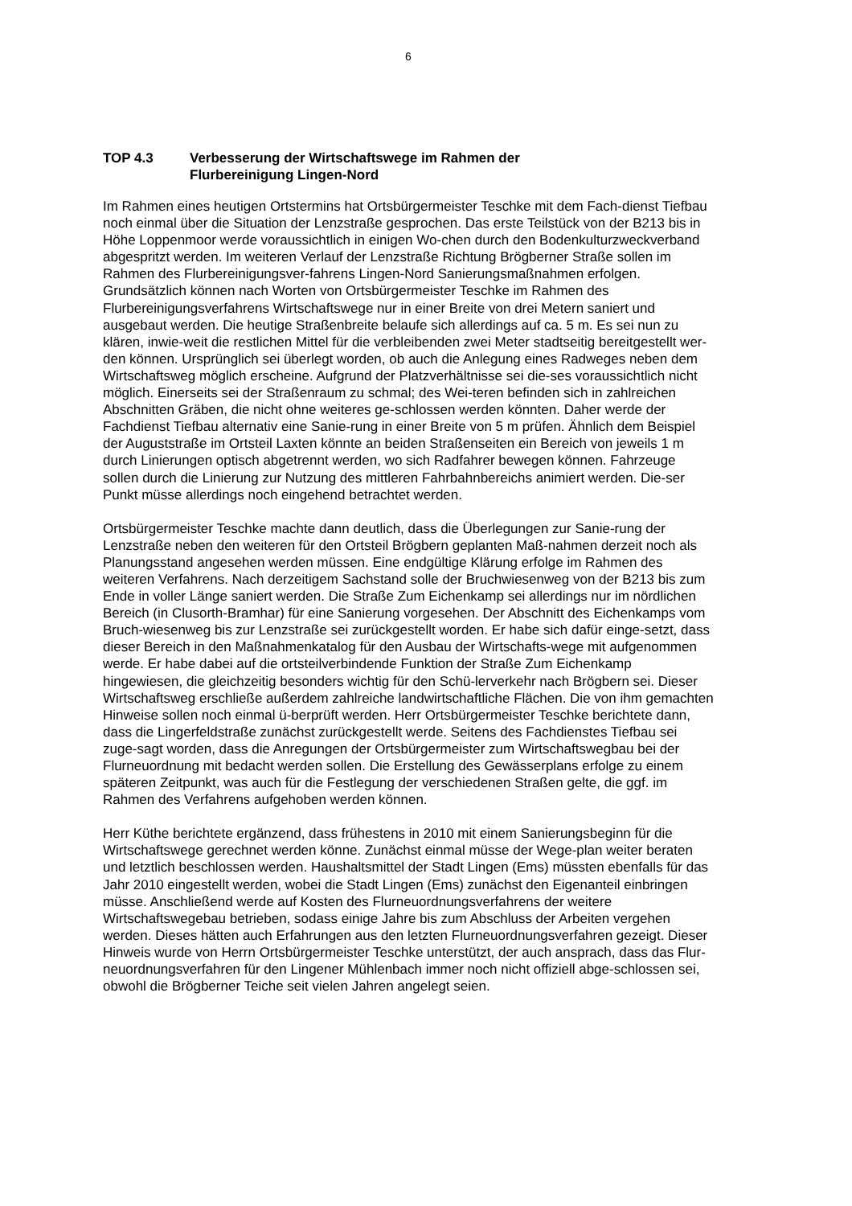6
TOP 4.3 Verbesserung der Wirtschaftswege im Rahmen der
Flurbereinigung Lingen-Nord
Im Rahmen eines heutigen Ortstermins hat Ortsbürgermeister Teschke mit dem Fach-dienst Tiefbau noch einmal über die Situation der Lenzstraße gesprochen. Das erste Teilstück von der B213 bis in Höhe Loppenmoor werde voraussichtlich in einigen Wo-chen durch den Bodenkulturzweckverband abgespritzt werden. Im weiteren Verlauf der Lenzstraße Richtung Brögberner Straße sollen im Rahmen des Flurbereinigungsver-fahrens Lingen-Nord Sanierungsmaßnahmen erfolgen. Grundsätzlich können nach Worten von Ortsbürgermeister Teschke im Rahmen des Flurbereinigungsverfahrens Wirtschaftswege nur in einer Breite von drei Metern saniert und ausgebaut werden. Die heutige Straßenbreite belaufe sich allerdings auf ca. 5 m. Es sei nun zu klären, inwie-weit die restlichen Mittel für die verbleibenden zwei Meter stadtseitig bereitgestellt wer-den können. Ursprünglich sei überlegt worden, ob auch die Anlegung eines Radweges neben dem Wirtschaftsweg möglich erscheine. Aufgrund der Platzverhältnisse sei die-ses voraussichtlich nicht möglich. Einerseits sei der Straßenraum zu schmal; des Wei-teren befinden sich in zahlreichen Abschnitten Gräben, die nicht ohne weiteres ge-schlossen werden könnten. Daher werde der Fachdienst Tiefbau alternativ eine Sanie-rung in einer Breite von 5 m prüfen. Ähnlich dem Beispiel der Auguststraße im Ortsteil Laxten könnte an beiden Straßenseiten ein Bereich von jeweils 1 m durch Linierungen optisch abgetrennt werden, wo sich Radfahrer bewegen können. Fahrzeuge sollen durch die Linierung zur Nutzung des mittleren Fahrbahnbereichs animiert werden. Die-ser Punkt müsse allerdings noch eingehend betrachtet werden.
Ortsbürgermeister Teschke machte dann deutlich, dass die Überlegungen zur Sanie-rung der Lenzstraße neben den weiteren für den Ortsteil Brögbern geplanten Maß-nahmen derzeit noch als Planungsstand angesehen werden müssen. Eine endgültige Klärung erfolge im Rahmen des weiteren Verfahrens. Nach derzeitigem Sachstand solle der Bruchwiesenweg von der B213 bis zum Ende in voller Länge saniert werden. Die Straße Zum Eichenkamp sei allerdings nur im nördlichen Bereich (in Clusorth-Bramhar) für eine Sanierung vorgesehen. Der Abschnitt des Eichenkamps vom Bruch-wiesenweg bis zur Lenzstraße sei zurückgestellt worden. Er habe sich dafür einge-setzt, dass dieser Bereich in den Maßnahmenkatalog für den Ausbau der Wirtschafts-wege mit aufgenommen werde. Er habe dabei auf die ortsteilverbindende Funktion der Straße Zum Eichenkamp hingewiesen, die gleichzeitig besonders wichtig für den Schü-lerverkehr nach Brögbern sei. Dieser Wirtschaftsweg erschließe außerdem zahlreiche landwirtschaftliche Flächen. Die von ihm gemachten Hinweise sollen noch einmal ü-berprüft werden. Herr Ortsbürgermeister Teschke berichtete dann, dass die Lingerfeldstraße zunächst zurückgestellt werde. Seitens des Fachdienstes Tiefbau sei zuge-sagt worden, dass die Anregungen der Ortsbürgermeister zum Wirtschaftswegbau bei der Flurneuordnung mit bedacht werden sollen. Die Erstellung des Gewässerplans erfolge zu einem späteren Zeitpunkt, was auch für die Festlegung der verschiedenen Straßen gelte, die ggf. im Rahmen des Verfahrens aufgehoben werden können.
Herr Küthe berichtete ergänzend, dass frühestens in 2010 mit einem Sanierungsbeginn für die Wirtschaftswege gerechnet werden könne. Zunächst einmal müsse der Wege-plan weiter beraten und letztlich beschlossen werden. Haushaltsmittel der Stadt Lingen (Ems) müssten ebenfalls für das Jahr 2010 eingestellt werden, wobei die Stadt Lingen (Ems) zunächst den Eigenanteil einbringen müsse. Anschließend werde auf Kosten des Flurneuordnungsverfahrens der weitere Wirtschaftswegebau betrieben, sodass einige Jahre bis zum Abschluss der Arbeiten vergehen werden. Dieses hätten auch Erfahrungen aus den letzten Flurneuordnungsverfahren gezeigt. Dieser Hinweis wurde von Herrn Ortsbürgermeister Teschke unterstützt, der auch ansprach, dass das Flur-neuordnungsverfahren für den Lingener Mühlenbach immer noch nicht offiziell abge-schlossen sei, obwohl die Brögberner Teiche seit vielen Jahren angelegt seien.